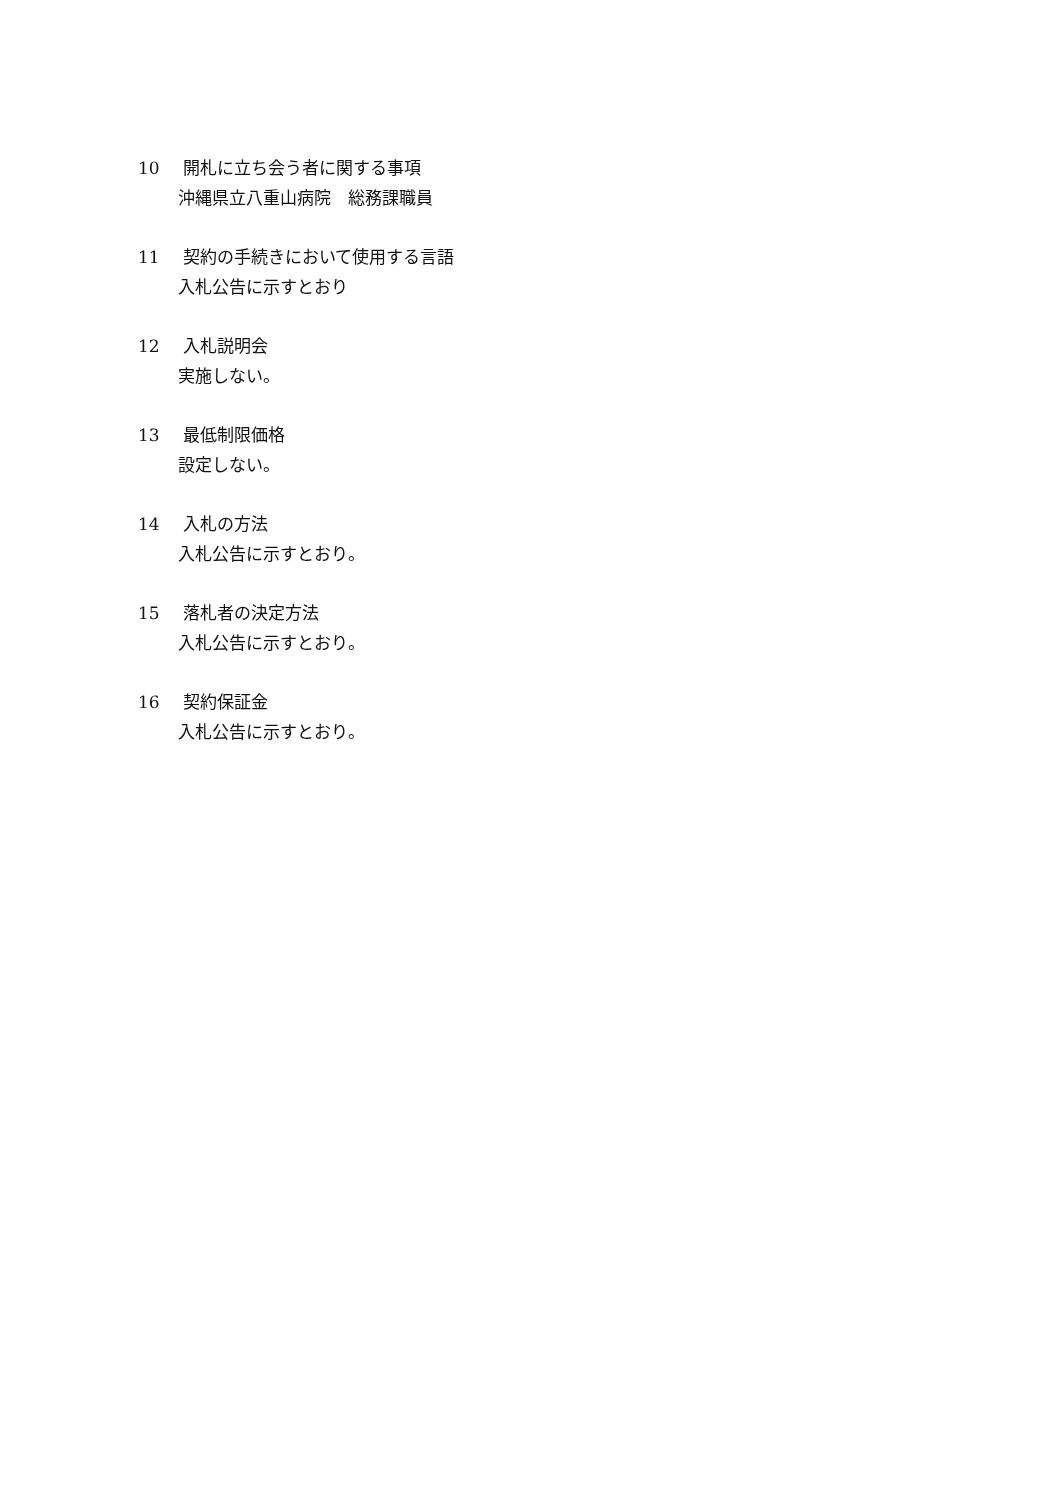10 開札に立ち会う者に関する事項
沖縄県立八重山病院　総務課職員
11 契約の手続きにおいて使用する言語
入札公告に示すとおり
12 入札説明会
実施しない。
13 最低制限価格
設定しない。
14 入札の方法
入札公告に示すとおり。
15 落札者の決定方法
入札公告に示すとおり。
16 契約保証金
入札公告に示すとおり。